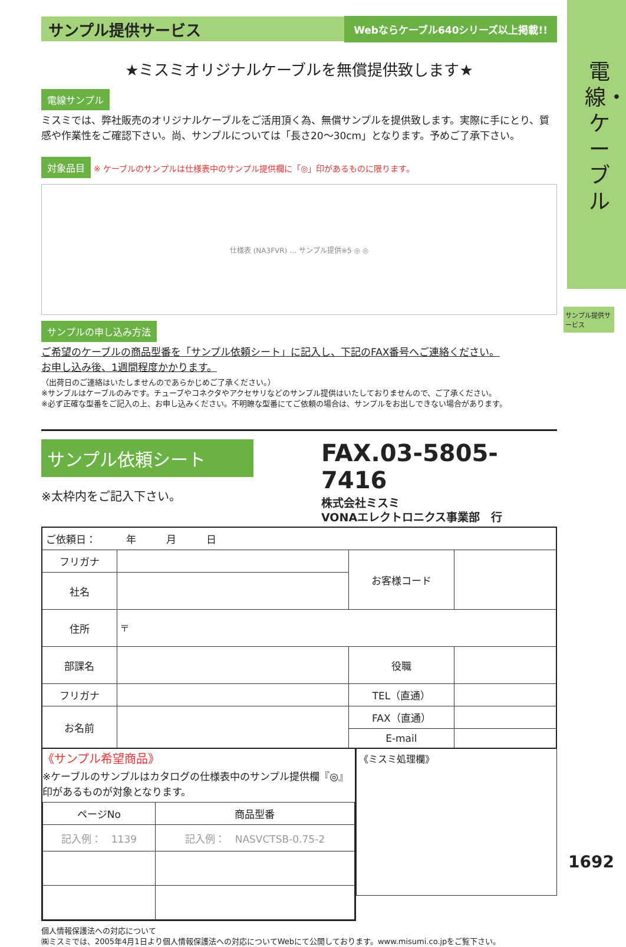電線・ケーブル
サンプル提供サービス
サンプル提供サービス Webならケーブル640シリーズ以上掲載!!
★ミスミオリジナルケーブルを無償提供致します★
電線サンプル
ミスミでは、弊社販売のオリジナルケーブルをご活用頂く為、無償サンプルを提供致します。実際に手にとり、質感や作業性をご確認下さい。尚、サンプルについては「長さ20～30cm」となります。予めご了承下さい。
対象品目 ※ ケーブルのサンプルは仕様表中のサンプル提供欄に「◎」印があるものに限ります。
仕様表 (NA3FVR) … サンプル提供※5 ◎ ◎
サンプルの申し込み方法
ご希望のケーブルの商品型番を「サンプル依頼シート」に記入し、下記のFAX番号へご連絡ください。
お申し込み後、1週間程度かかります。
（出荷日のご連絡はいたしませんのであらかじめご了承ください。）
※サンプルはケーブルのみです。チューブやコネクタやアクセサリなどのサンプル提供はいたしておりませんので、ご了承ください。
※必ず正確な型番をご記入の上、お申し込みください。不明瞭な型番にてご依頼の場合は、サンプルをお出しできない場合があります。
サンプル依頼シート
※太枠内をご記入下さい。
FAX.03-5805-7416
株式会社ミスミ
VONAエレクトロニクス事業部　行
| ご依頼日： 年 月 日 | | | |
| フリガナ | | お客様コード | |
| 社名 | | | |
| 住所 | 〒 | | |
| 部課名 | | 役職 | |
| フリガナ | | TEL（直通） | |
| お名前 | | FAX（直通） | |
| | | E-mail | |
《サンプル希望商品》
※ケーブルのサンプルはカタログの仕様表中のサンプル提供欄『◎』印があるものが対象となります。
| ページNo | 商品型番 |
| --- | --- |
| 記入例： 1139 | 記入例： NASVCTSB-0.75-2 |
《ミスミ処理欄》
個人情報保護法への対応について
㈱ミスミでは、2005年4月1日より個人情報保護法への対応についてWebにて公開しております。www.misumi.co.jpをご覧下さい。
1692